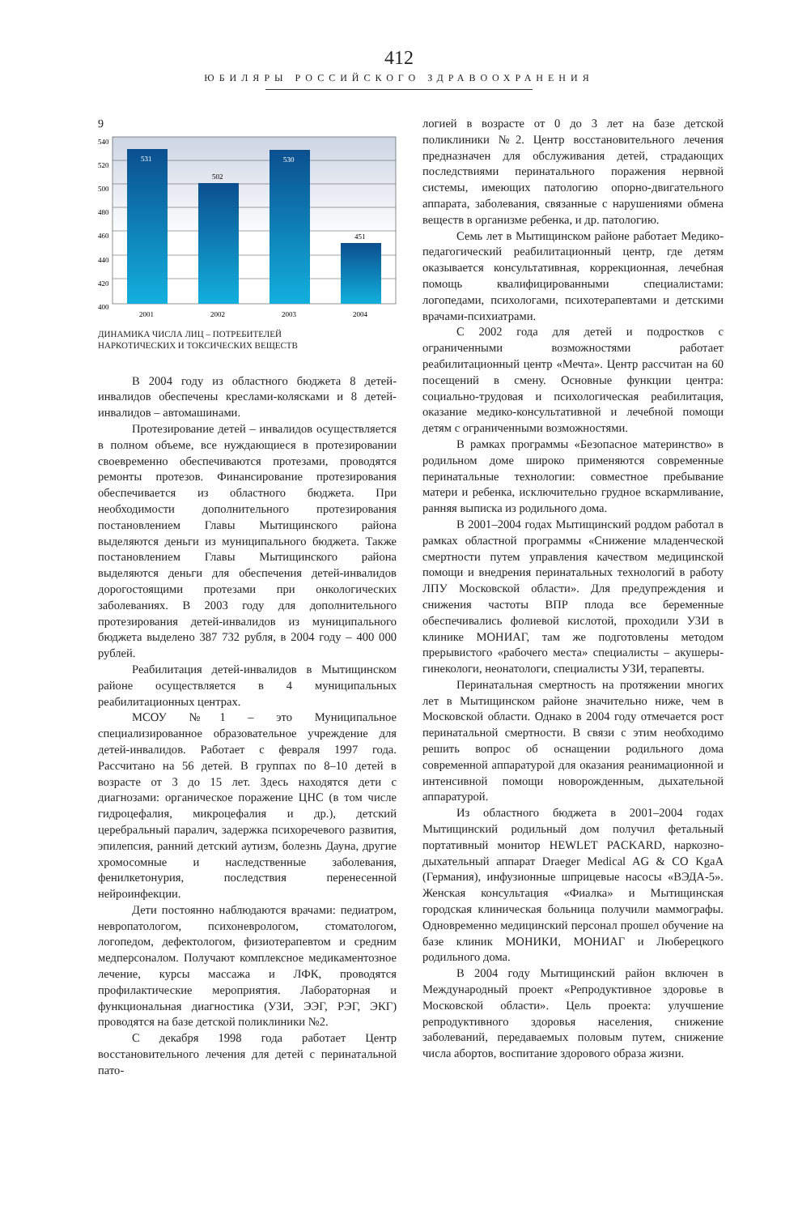412
ЮБИЛЯРЫ РОССИЙСКОГО ЗДРАВООХРАНЕНИЯ
9
540
520
500
480
460
440
420
400
531
502
530
451
2001
2002
2003
2004
ДИНАМИКА ЧИСЛА ЛИЦ – ПОТРЕБИТЕЛЕЙ
НАРКОТИЧЕСКИХ И ТОКСИЧЕСКИХ ВЕЩЕСТВ
В 2004 году из областного бюджета 8 детей-инвалидов обеспечены креслами-колясками и 8 детей-инвалидов – автомашинами.
Протезирование детей – инвалидов осуществляется в полном объеме, все нуждающиеся в протезировании своевременно обеспечиваются протезами, проводятся ремонты протезов. Финансирование протезирования обеспечивается из областного бюджета. При необходимости дополнительного протезирования постановлением Главы Мытищинского района выделяются деньги из муниципального бюджета. Также постановлением Главы Мытищинского района выделяются деньги для обеспечения детей-инвалидов дорогостоящими протезами при онкологических заболеваниях. В 2003 году для дополнительного протезирования детей-инвалидов из муниципального бюджета выделено 387 732 рубля, в 2004 году – 400 000 рублей.
Реабилитация детей-инвалидов в Мытищинском районе осуществляется в 4 муниципальных реабилитационных центрах.
МСОУ №1 – это Муниципальное специализированное образовательное учреждение для детей-инвалидов. Работает с февраля 1997 года. Рассчитано на 56 детей. В группах по 8–10 детей в возрасте от 3 до 15 лет. Здесь находятся дети с диагнозами: органическое поражение ЦНС (в том числе гидроцефалия, микроцефалия и др.), детский церебральный паралич, задержка психоречевого развития, эпилепсия, ранний детский аутизм, болезнь Дауна, другие хромосомные и наследственные заболевания, фенилкетонурия, последствия перенесенной нейроинфекции.
Дети постоянно наблюдаются врачами: педиатром, невропатологом, психоневрологом, стоматологом, логопедом, дефектологом, физиотерапевтом и средним медперсоналом. Получают комплексное медикаментозное лечение, курсы массажа и ЛФК, проводятся профилактические мероприятия. Лабораторная и функциональная диагностика (УЗИ, ЭЭГ, РЭГ, ЭКГ) проводятся на базе детской поликлиники №2.
С декабря 1998 года работает Центр восстановительного лечения для детей с перинатальной пато-
логией в возрасте от 0 до 3 лет на базе детской поликлиники №2. Центр восстановительного лечения предназначен для обслуживания детей, страдающих последствиями перинатального поражения нервной системы, имеющих патологию опорно-двигательного аппарата, заболевания, связанные с нарушениями обмена веществ в организме ребенка, и др. патологию.
Семь лет в Мытищинском районе работает Медико-педагогический реабилитационный центр, где детям оказывается консультативная, коррекционная, лечебная помощь квалифицированными специалистами: логопедами, психологами, психотерапевтами и детскими врачами-психиатрами.
С 2002 года для детей и подростков с ограниченными возможностями работает реабилитационный центр «Мечта». Центр рассчитан на 60 посещений в смену. Основные функции центра: социально-трудовая и психологическая реабилитация, оказание медико-консультативной и лечебной помощи детям с ограниченными возможностями.
В рамках программы «Безопасное материнство» в родильном доме широко применяются современные перинатальные технологии: совместное пребывание матери и ребенка, исключительно грудное вскармливание, ранняя выписка из родильного дома.
В 2001–2004 годах Мытищинский роддом работал в рамках областной программы «Снижение младенческой смертности путем управления качеством медицинской помощи и внедрения перинатальных технологий в работу ЛПУ Московской области». Для предупреждения и снижения частоты ВПР плода все беременные обеспечивались фолиевой кислотой, проходили УЗИ в клинике МОНИАГ, там же подготовлены методом прерывистого «рабочего места» специалисты – акушеры-гинекологи, неонатологи, специалисты УЗИ, терапевты.
Перинатальная смертность на протяжении многих лет в Мытищинском районе значительно ниже, чем в Московской области. Однако в 2004 году отмечается рост перинатальной смертности. В связи с этим необходимо решить вопрос об оснащении родильного дома современной аппаратурой для оказания реанимационной и интенсивной помощи новорожденным, дыхательной аппаратурой.
Из областного бюджета в 2001–2004 годах Мытищинский родильный дом получил фетальный портативный монитор HEWLET PACKARD, наркозно-дыхательный аппарат Draeger Medical AG & CO KgaA (Германия), инфузионные шприцевые насосы «ВЭДА-5». Женская консультация «Фиалка» и Мытищинская городская клиническая больница получили маммографы. Одновременно медицинский персонал прошел обучение на базе клиник МОНИКИ, МОНИАГ и Люберецкого родильного дома.
В 2004 году Мытищинский район включен в Международный проект «Репродуктивное здоровье в Московской области». Цель проекта: улучшение репродуктивного здоровья населения, снижение заболеваний, передаваемых половым путем, снижение числа абортов, воспитание здорового образа жизни.